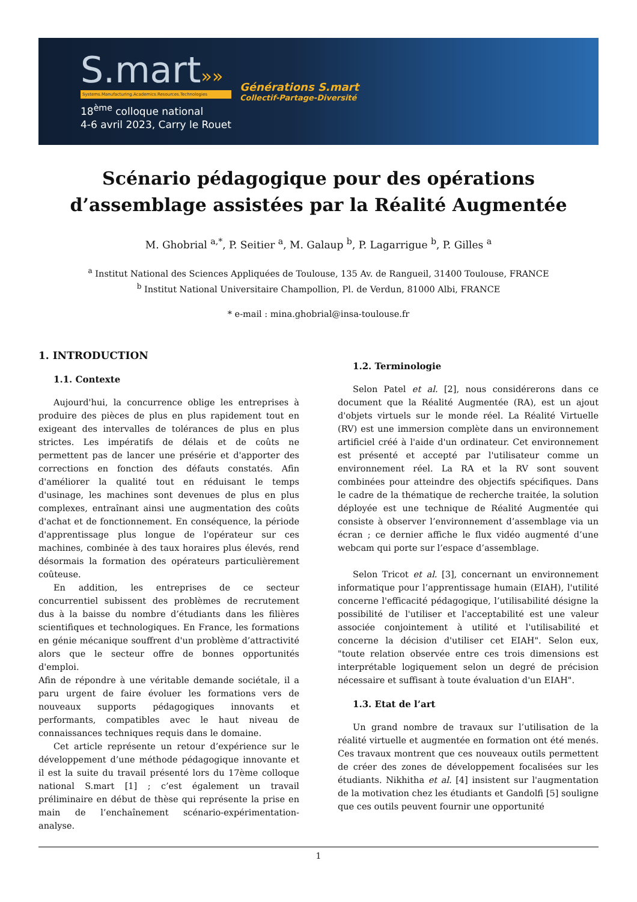S.mart»»
Systems.Manufacturing.Academics.Resources.Technologies
18<sup>ème</sup> colloque national
4-6 avril 2023, Carry le Rouet
Générations S.mart
Collectif-Partage-Diversité
Scénario pédagogique pour des opérations d’assemblage assistées par la Réalité Augmentée
M. Ghobrial <sup>a,*</sup>, P. Seitier <sup>a</sup>, M. Galaup <sup>b</sup>, P. Lagarrigue <sup>b</sup>, P. Gilles <sup>a</sup>
<sup>a</sup> Institut National des Sciences Appliquées de Toulouse, 135 Av. de Rangueil, 31400 Toulouse, FRANCE
<sup>b</sup> Institut National Universitaire Champollion, Pl. de Verdun, 81000 Albi, FRANCE
* e-mail : mina.ghobrial@insa-toulouse.fr
1. INTRODUCTION
1.1. Contexte
Aujourd'hui, la concurrence oblige les entreprises à produire des pièces de plus en plus rapidement tout en exigeant des intervalles de tolérances de plus en plus strictes. Les impératifs de délais et de coûts ne permettent pas de lancer une présérie et d'apporter des corrections en fonction des défauts constatés. Afin d'améliorer la qualité tout en réduisant le temps d'usinage, les machines sont devenues de plus en plus complexes, entraînant ainsi une augmentation des coûts d'achat et de fonctionnement. En conséquence, la période d'apprentissage plus longue de l'opérateur sur ces machines, combinée à des taux horaires plus élevés, rend désormais la formation des opérateurs particulièrement coûteuse.
En addition, les entreprises de ce secteur concurrentiel subissent des problèmes de recrutement dus à la baisse du nombre d’étudiants dans les filières scientifiques et technologiques. En France, les formations en génie mécanique souffrent d'un problème d’attractivité alors que le secteur offre de bonnes opportunités d'emploi.
Afin de répondre à une véritable demande sociétale, il a paru urgent de faire évoluer les formations vers de nouveaux supports pédagogiques innovants et performants, compatibles avec le haut niveau de connaissances techniques requis dans le domaine.
Cet article représente un retour d’expérience sur le développement d’une méthode pédagogique innovante et il est la suite du travail présenté lors du 17ème colloque national S.mart [1] ; c’est également un travail préliminaire en début de thèse qui représente la prise en main de l’enchaînement scénario-expérimentation-analyse.
1.2. Terminologie
Selon Patel et al. [2], nous considérerons dans ce document que la Réalité Augmentée (RA), est un ajout d'objets virtuels sur le monde réel. La Réalité Virtuelle (RV) est une immersion complète dans un environnement artificiel créé à l'aide d'un ordinateur. Cet environnement est présenté et accepté par l'utilisateur comme un environnement réel. La RA et la RV sont souvent combinées pour atteindre des objectifs spécifiques. Dans le cadre de la thématique de recherche traitée, la solution déployée est une technique de Réalité Augmentée qui consiste à observer l’environnement d’assemblage via un écran ; ce dernier affiche le flux vidéo augmenté d’une webcam qui porte sur l’espace d’assemblage.
Selon Tricot et al. [3], concernant un environnement informatique pour l’apprentissage humain (EIAH), l'utilité concerne l'efficacité pédagogique, l’utilisabilité désigne la possibilité de l'utiliser et l'acceptabilité est une valeur associée conjointement à utilité et l'utilisabilité et concerne la décision d'utiliser cet EIAH". Selon eux, "toute relation observée entre ces trois dimensions est interprétable logiquement selon un degré de précision nécessaire et suffisant à toute évaluation d'un EIAH".
1.3. Etat de l’art
Un grand nombre de travaux sur l’utilisation de la réalité virtuelle et augmentée en formation ont été menés. Ces travaux montrent que ces nouveaux outils permettent de créer des zones de développement focalisées sur les étudiants. Nikhitha et al. [4] insistent sur l'augmentation de la motivation chez les étudiants et Gandolfi [5] souligne que ces outils peuvent fournir une opportunité
1